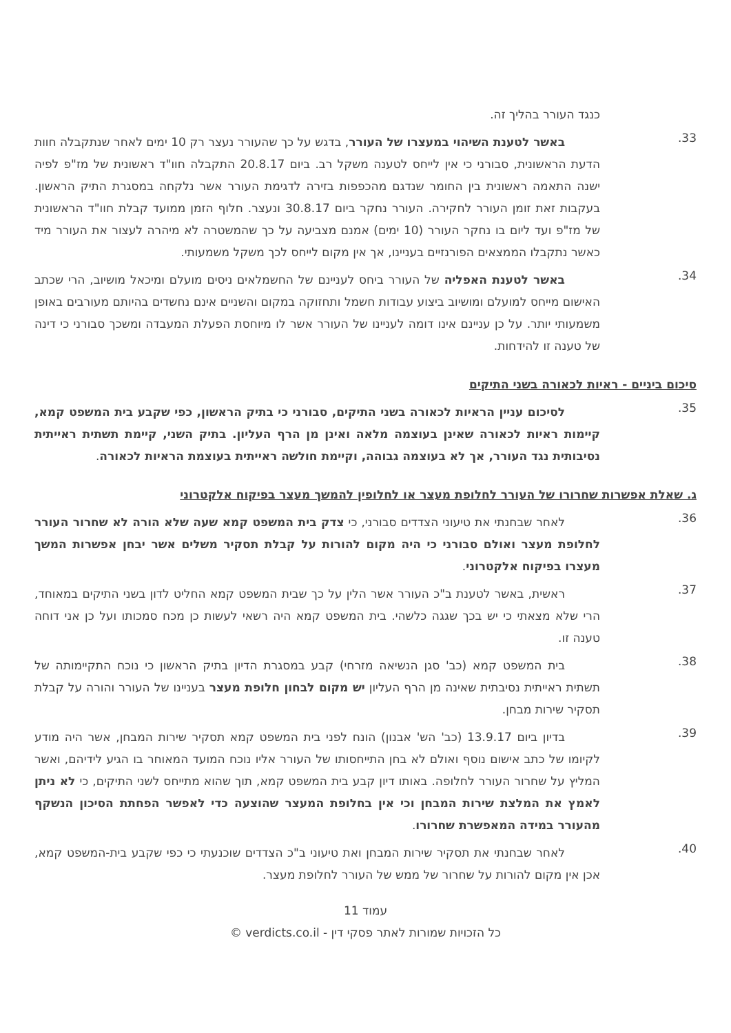כנגד העורר בהליך זה.
33.
   באשר לטענת השיהוי במעצרו של העורר, בדגש על כך שהעורר נעצר רק 10 ימים לאחר שנתקבלה חוות הדעת הראשונית, סבורני כי אין לייחס לטענה משקל רב. ביום 20.8.17 התקבלה חוו"ד ראשונית של מז"פ לפיה ישנה התאמה ראשונית בין החומר שנדגם מהכפפות בזירה לדגימת העורר אשר נלקחה במסגרת התיק הראשון. בעקבות זאת זומן העורר לחקירה. העורר נחקר ביום 30.8.17 ונעצר. חלוף הזמן ממועד קבלת חוו"ד הראשונית של מז"פ ועד ליום בו נחקר העורר (10 ימים) אמנם מצביעה על כך שהמשטרה לא מיהרה לעצור את העורר מיד כאשר נתקבלו הממצאים הפורנזיים בעניינו, אך אין מקום לייחס לכך משקל משמעותי.
34.
   באשר לטענת האפליה של העורר ביחס לעניינם של החשמלאים ניסים מועלם ומיכאל מושיוב, הרי שכתב האישום מייחס למועלם ומושיוב ביצוע עבודות חשמל ותחזוקה במקום והשניים אינם נחשדים בהיותם מעורבים באופן משמעותי יותר. על כן עניינם אינו דומה לעניינו של העורר אשר לו מיוחסת הפעלת המעבדה ומשכך סבורני כי דינה של טענה זו להידחות.
סיכום ביניים - ראיות לכאורה בשני התיקים
35.
   לסיכום עניין הראיות לכאורה בשני התיקים, סבורני כי בתיק הראשון, כפי שקבע בית המשפט קמא, קיימות ראיות לכאורה שאינן בעוצמה מלאה ואינן מן הרף העליון. בתיק השני, קיימת תשתית ראייתית נסיבותית נגד העורר, אך לא בעוצמה גבוהה, וקיימת חולשה ראייתית בעוצמת הראיות לכאורה.
ג. שאלת אפשרות שחרורו של העורר לחלופת מעצר או לחלופין להמשך מעצר בפיקוח אלקטרוני
36.
   לאחר שבחנתי את טיעוני הצדדים סבורני, כי צדק בית המשפט קמא שעה שלא הורה לא שחרור העורר לחלופת מעצר ואולם סבורני כי היה מקום להורות על קבלת תסקיר משלים אשר יבחן אפשרות המשך מעצרו בפיקוח אלקטרוני.
37.
   ראשית, באשר לטענת ב"כ העורר אשר הלין על כך שבית המשפט קמא החליט לדון בשני התיקים במאוחד, הרי שלא מצאתי כי יש בכך שגגה כלשהי. בית המשפט קמא היה רשאי לעשות כן מכח סמכותו ועל כן אני דוחה טענה זו.
38.
   בית המשפט קמא (כב' סגן הנשיאה מזרחי) קבע במסגרת הדיון בתיק הראשון כי נוכח התקיימותה של תשתית ראייתית נסיבתית שאינה מן הרף העליון יש מקום לבחון חלופת מעצר בעניינו של העורר והורה על קבלת תסקיר שירות מבחן.
39.
   בדיון ביום 13.9.17 (כב' הש' אבנון) הונח לפני בית המשפט קמא תסקיר שירות המבחן, אשר היה מודע לקיומו של כתב אישום נוסף ואולם לא בחן התייחסותו של העורר אליו נוכח המועד המאוחר בו הגיע לידיהם, ואשר המליץ על שחרור העורר לחלופה. באותו דיון קבע בית המשפט קמא, תוך שהוא מתייחס לשני התיקים, כי לא ניתן לאמץ את המלצת שירות המבחן וכי אין בחלופת המעצר שהוצעה כדי לאפשר הפחתת הסיכון הנשקף מהעורר במידה המאפשרת שחרורו.
40.
   לאחר שבחנתי את תסקיר שירות המבחן ואת טיעוני ב"כ הצדדים שוכנעתי כי כפי שקבע בית-המשפט קמא, אכן אין מקום להורות על שחרור של ממש של העורר לחלופת מעצר.
עמוד 11
כל הזכויות שמורות לאתר פסקי דין - verdicts.co.il ©